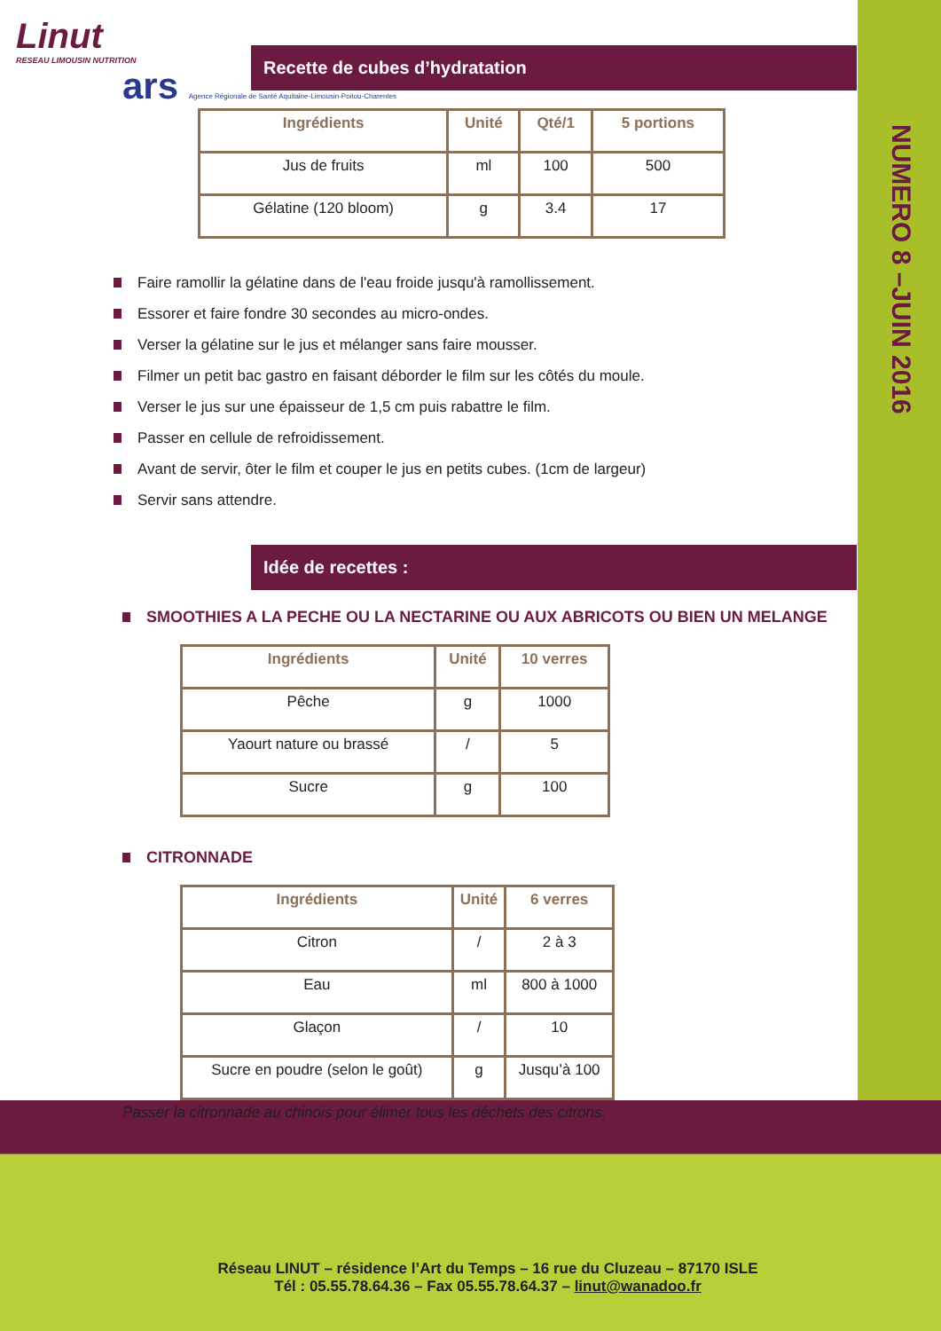NUMERO 8 –JUIN 2016
Linut
RESEAU LIMOUSIN NUTRITION
ars Agence Régionale de Santé Aquitaine-Limousin-Poitou-Charentes
Recette de cubes d’hydratation
| Ingrédients | Unité | Qté/1 | 5 portions |
| --- | --- | --- | --- |
| Jus de fruits | ml | 100 | 500 |
| Gélatine (120 bloom) | g | 3.4 | 17 |
Faire ramollir la gélatine dans de l'eau froide jusqu'à ramollissement.
Essorer et faire fondre 30 secondes au micro-ondes.
Verser la gélatine sur le jus et mélanger sans faire mousser.
Filmer un petit bac gastro en faisant déborder le film sur les côtés du moule.
Verser le jus sur une épaisseur de 1,5 cm puis rabattre le film.
Passer en cellule de refroidissement.
Avant de servir, ôter le film et couper le jus en petits cubes. (1cm de largeur)
Servir sans attendre.
Idée de recettes :
SMOOTHIES A LA PECHE OU LA NECTARINE OU AUX ABRICOTS OU BIEN UN MELANGE
| Ingrédients | Unité | 10 verres |
| --- | --- | --- |
| Pêche | g | 1000 |
| Yaourt nature ou brassé | / | 5 |
| Sucre | g | 100 |
CITRONNADE
| Ingrédients | Unité | 6 verres |
| --- | --- | --- |
| Citron | / | 2 à 3 |
| Eau | ml | 800 à 1000 |
| Glaçon | / | 10 |
| Sucre en poudre (selon le goût) | g | Jusqu’à 100 |
Passer la citronnade au chinois pour élimer tous les déchets des citrons.
Réseau LINUT – résidence l’Art du Temps – 16 rue du Cluzeau – 87170 ISLE
Tél : 05.55.78.64.36 – Fax 05.55.78.64.37 – linut@wanadoo.fr